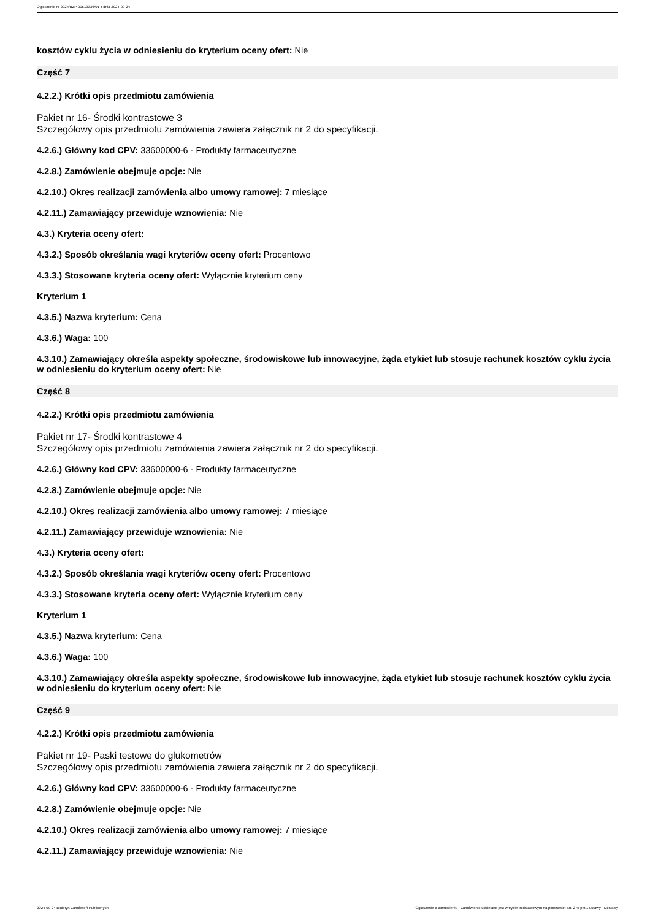Ogłoszenie nr 2024/BZP 00513336/01 z dnia 2024-09-24
kosztów cyklu życia w odniesieniu do kryterium oceny ofert: Nie
Część 7
4.2.2.) Krótki opis przedmiotu zamówienia
Pakiet nr 16- Środki kontrastowe 3
Szczegółowy opis przedmiotu zamówienia zawiera załącznik nr 2 do specyfikacji.
4.2.6.) Główny kod CPV: 33600000-6 - Produkty farmaceutyczne
4.2.8.) Zamówienie obejmuje opcje: Nie
4.2.10.) Okres realizacji zamówienia albo umowy ramowej: 7 miesiące
4.2.11.) Zamawiający przewiduje wznowienia: Nie
4.3.) Kryteria oceny ofert:
4.3.2.) Sposób określania wagi kryteriów oceny ofert: Procentowo
4.3.3.) Stosowane kryteria oceny ofert: Wyłącznie kryterium ceny
Kryterium 1
4.3.5.) Nazwa kryterium: Cena
4.3.6.) Waga: 100
4.3.10.) Zamawiający określa aspekty społeczne, środowiskowe lub innowacyjne, żąda etykiet lub stosuje rachunek kosztów cyklu życia w odniesieniu do kryterium oceny ofert: Nie
Część 8
4.2.2.) Krótki opis przedmiotu zamówienia
Pakiet nr 17- Środki kontrastowe 4
Szczegółowy opis przedmiotu zamówienia zawiera załącznik nr 2 do specyfikacji.
4.2.6.) Główny kod CPV: 33600000-6 - Produkty farmaceutyczne
4.2.8.) Zamówienie obejmuje opcje: Nie
4.2.10.) Okres realizacji zamówienia albo umowy ramowej: 7 miesiące
4.2.11.) Zamawiający przewiduje wznowienia: Nie
4.3.) Kryteria oceny ofert:
4.3.2.) Sposób określania wagi kryteriów oceny ofert: Procentowo
4.3.3.) Stosowane kryteria oceny ofert: Wyłącznie kryterium ceny
Kryterium 1
4.3.5.) Nazwa kryterium: Cena
4.3.6.) Waga: 100
4.3.10.) Zamawiający określa aspekty społeczne, środowiskowe lub innowacyjne, żąda etykiet lub stosuje rachunek kosztów cyklu życia w odniesieniu do kryterium oceny ofert: Nie
Część 9
4.2.2.) Krótki opis przedmiotu zamówienia
Pakiet nr 19- Paski testowe do glukometrów
Szczegółowy opis przedmiotu zamówienia zawiera załącznik nr 2 do specyfikacji.
4.2.6.) Główny kod CPV: 33600000-6 - Produkty farmaceutyczne
4.2.8.) Zamówienie obejmuje opcje: Nie
4.2.10.) Okres realizacji zamówienia albo umowy ramowej: 7 miesiące
4.2.11.) Zamawiający przewiduje wznowienia: Nie
2024-09-24 Biuletyn Zamówień Publicznych Ogłoszenie o zamówieniu - Zamówienie udzielane jest w trybie podstawowym na podstawie: art. 275 pkt 1 ustawy - Dostawy